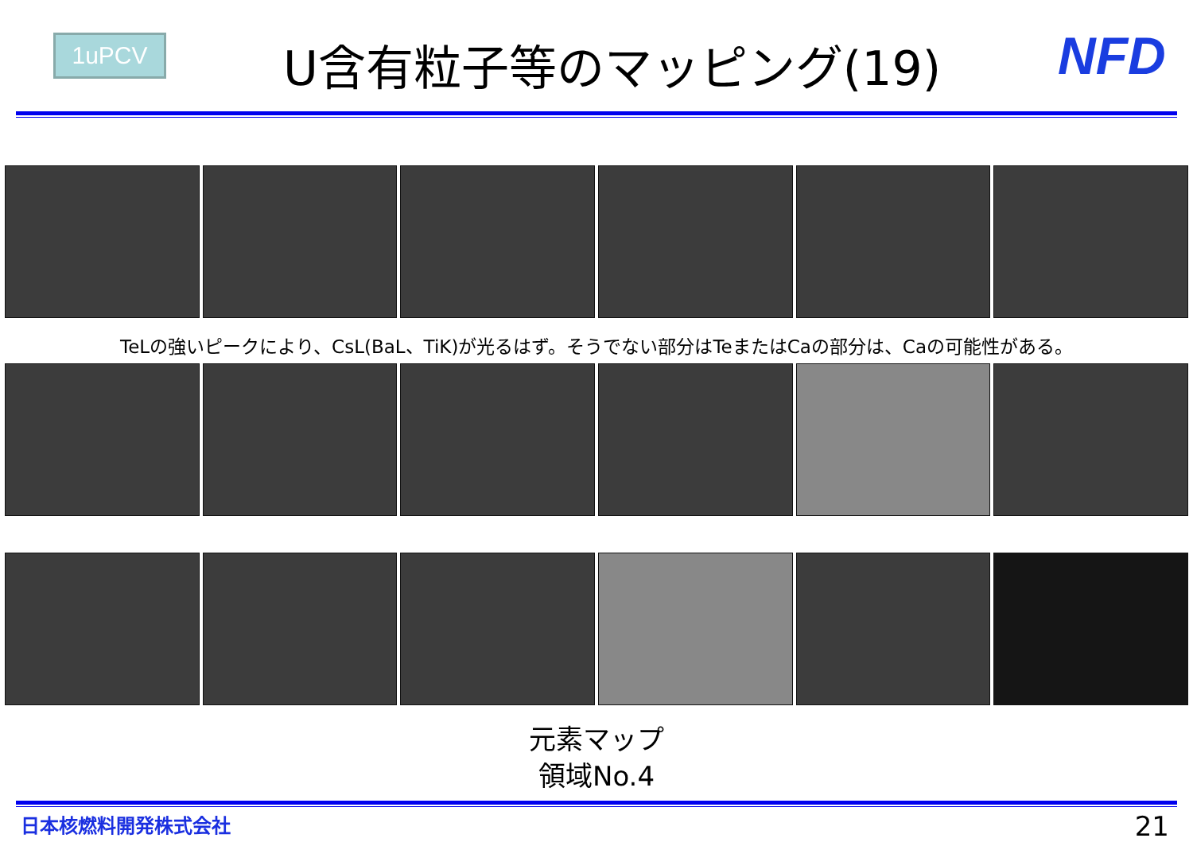1uPCV
U含有粒子等のマッピング(19)
NFD
TeLの強いピークにより、CsL(BaL、TiK)が光るはず。そうでない部分はTeまたはCaの部分は、Caの可能性がある。
元素マップ
領域No.4
日本核燃料開発株式会社 21